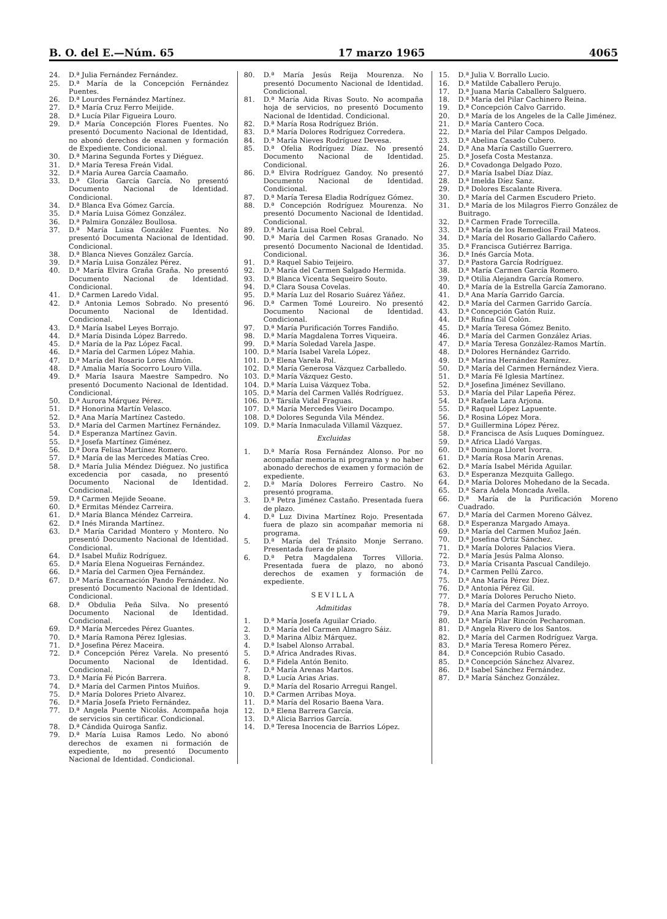B. O. del E.—Núm. 65 17 marzo 1965 4065
24. D.ª Julia Fernández Fernández.
25. D.ª María de la Concepción Fernández Puentes.
26. D.ª Lourdes Fernández Martínez.
27. D.ª María Cruz Ferro Meijide.
28. D.ª Lucía Pilar Figueira Louro.
29. D.ª María Concepción Flores Fuentes. No presentó Documento Nacional de Identidad, no abonó derechos de examen y formación de Expediente. Condicional.
30. D.ª Marina Segunda Fortes y Diéguez.
31. D.ª María Teresa Freán Vidal.
32. D.ª María Aurea García Caamaño.
33. D.ª Gloria García García. No presentó Documento Nacional de Identidad. Condicional.
34. D.ª Blanca Eva Gómez García.
35. D.ª María Luisa Gómez González.
36. D.ª Palmira González Boullosa.
37. D.ª María Luisa González Fuentes. No presentó Documenta Nacional de Identidad. Condicional.
38. D.ª Blanca Nieves González García.
39. D.ª María Luisa González Pérez.
40. D.ª María Elvira Graña Graña. No presentó Documento Nacional de Identidad. Condicional.
41. D.ª Carmen Laredo Vidal.
42. D.ª Antonia Lemos Sobrado. No presentó Documento Nacional de Identidad. Condicional.
43. D.ª María Isabel Leyes Borrajo.
44. D.ª María Disinda López Barredo.
45. D.ª María de la Paz López Facal.
46. D.ª María del Carmen López Mahia.
47. D.ª María del Rosario Lores Almón.
48. D.ª Amalia María Socorro Louro Villa.
49. D.ª María Isaura Maestre Sampedro. No presentó Documento Nacional de Identidad. Condicional.
50. D.ª Aurora Márquez Pérez.
51. D.ª Honorina Martín Velasco.
52. D.ª Ana María Martínez Castedo.
53. D.ª María del Carmen Martínez Fernández.
54. D.ª Esperanza Martínez Gavin.
55. D.ª Josefa Martínez Giménez.
56. D.ª Dora Felisa Martínez Romero.
57. D.ª María de las Mercedes Matías Creo.
58. D.ª María Julia Méndez Diéguez. No justifica excedencia por casada, no presentó Documento Nacional de Identidad. Condicional.
59. D.ª Carmen Mejide Seoane.
60. D.ª Ermitas Méndez Carreira.
61. D.ª María Blanca Méndez Carreira.
62. D.ª Inés Miranda Martínez.
63. D.ª María Caridad Montero y Montero. No presentó Documento Nacional de Identidad. Condicional.
64. D.ª Isabel Muñiz Rodríguez.
65. D.ª María Elena Nogueiras Fernández.
66. D.ª María del Carmen Ojea Fernández.
67. D.ª María Encarnación Pando Fernández. No presentó Documento Nacional de Identidad. Condicional.
68. D.ª Obdulia Peña Silva. No presentó Documento Nacional de Identidad. Condicional.
69. D.ª María Mercedes Pérez Guantes.
70. D.ª María Ramona Pérez Iglesias.
71. D.ª Josefina Pérez Maceira.
72. D.ª Concepción Pérez Varela. No presentó Documento Nacional de Identidad. Condicional.
73. D.ª María Fé Picón Barrera.
74. D.ª María del Carmen Pintos Muiños.
75. D.ª María Dolores Prieto Alvarez.
76. D.ª María Josefa Prieto Fernández.
77. D.ª Angela Puente Nicolás. Acompaña hoja de servicios sin certificar. Condicional.
78. D.ª Cándida Quiroga Sanfiz.
79. D.ª María Luisa Ramos Ledo. No abonó derechos de examen ni formación de expediente, no presentó Documento Nacional de Identidad. Condicional.
80. D.ª María Jesús Reija Mourenza. No presentó Documento Nacional de Identidad. Condicional.
81. D.ª María Aida Rivas Souto. No acompaña hoja de servicios, no presentó Documento Nacional de Identidad. Condicional.
82. D.ª María Rosa Rodríguez Brión.
83. D.ª María Dolores Rodríguez Corredera.
84. D.ª María Nieves Rodríguez Devesa.
85. D.ª Ofelia Rodríguez Díaz. No presentó Documento Nacional de Identidad. Condicional.
86. D.ª Elvira Rodríguez Gandoy. No presentó Documento Nacional de Identidad. Condicional.
87. D.ª María Teresa Eladia Rodríguez Gómez.
88. D.ª Concepción Rodríguez Mourenza. No presentó Documento Nacional de Identidad. Condicional.
89. D.ª María Luisa Roel Cebral.
90. D.ª María del Carmen Rosas Granado. No presentó Documento Nacional de Identidad. Condicional.
91. D.ª Raquel Sabio Teijeiro.
92. D.ª María del Carmen Salgado Hermida.
93. D.ª Blanca Vicenta Sequeiro Souto.
94. D.ª Clara Sousa Covelas.
95. D.ª María Luz del Rosario Suárez Yáñez.
96. D.ª Carmen Tomé Loureiro. No presentó Documento Nacional de Identidad. Condicional.
97. D.ª María Purificación Torres Fandiño.
98. D.ª María Magdalena Torres Viqueira.
99. D.ª María Soledad Varela Jaspe.
100. D.ª María Isabel Varela López.
101. D.ª Elena Varela Pol.
102. D.ª María Generosa Vázquez Carballedo.
103. D.ª María Vázquez Gesto.
104. D.ª María Luisa Vázquez Toba.
105. D.ª María del Carmen Vallés Rodríguez.
106. D.ª Társila Vidal Fraguas.
107. D.ª María Mercedes Vieiro Docampo.
108. D.ª Dolores Segunda Vila Méndez.
109. D.ª María Inmaculada Villamil Vázquez.
Excluidas
1. D.ª María Rosa Fernández Alonso. Por no acompañar memoria ni programa y no haber abonado derechos de examen y formación de expediente.
2. D.ª María Dolores Ferreiro Castro. No presentó programa.
3. D.ª Petra Jiménez Castaño. Presentada fuera de plazo.
4. D.ª Luz Divina Martínez Rojo. Presentada fuera de plazo sin acompañar memoria ni programa.
5. D.ª María del Tránsito Monje Serrano. Presentada fuera de plazo.
6. D.ª Petra Magdalena Torres Villoria. Presentada fuera de plazo, no abonó derechos de examen y formación de expediente.
SEVILLA
Admitidas
1. D.ª María Josefa Aguilar Criado.
2. D.ª María del Carmen Almagro Sáiz.
3. D.ª Marina Albiz Márquez.
4. D.ª Isabel Alonso Arrabal.
5. D.ª Africa Andrades Rivas.
6. D.ª Fidela Antón Benito.
7. D.ª María Arenas Martos.
8. D.ª Lucía Arias Arias.
9. D.ª María del Rosario Arregui Rangel.
10. D.ª Carmen Arribas Moya.
11. D.ª María del Rosario Baena Vara.
12. D.ª Elena Barrera García.
13. D.ª Alicia Barrios García.
14. D.ª Teresa Inocencia de Barrios López.
15. D.ª Julia V. Borrallo Lucio.
16. D.ª Matilde Caballero Perujo.
17. D.ª Juana María Caballero Salguero.
18. D.ª María del Pilar Cachinero Reina.
19. D.ª Concepción Calvo Garrido.
20. D.ª María de los Angeles de la Calle Jiménez.
21. D.ª María Cantero Coca.
22. D.ª María del Pilar Campos Delgado.
23. D.ª Abelina Casado Cubero.
24. D.ª Ana María Castillo Guerrero.
25. D.ª Josefa Costa Mestanza.
26. D.ª Covadonga Delgado Pozo.
27. D.ª María Isabel Díaz Díaz.
28. D.ª Imelda Díez Sanz.
29. D.ª Dolores Escalante Rivera.
30. D.ª María del Carmen Escudero Prieto.
31. D.ª María de los Milagros Fierro González de Buitrago.
32. D.ª Carmen Frade Torrecilla.
33. D.ª María de los Remedios Frail Mateos.
34. D.ª María del Rosario Gallardo Cañero.
35. D.ª Francisca Gutiérrez Barriga.
36. D.ª Inés García Mota.
37. D.ª Pastora García Rodríguez.
38. D.ª María Carmen García Romero.
39. D.ª Otilia Alejandra García Romero.
40. D.ª María de la Estrella García Zamorano.
41. D.ª Ana María Garrido García.
42. D.ª María del Carmen Garrido García.
43. D.ª Concepción Gatón Ruiz.
44. D.ª Rufina Gil Colón.
45. D.ª María Teresa Gómez Benito.
46. D.ª María del Carmen González Arias.
47. D.ª María Teresa González-Ramos Martín.
48. D.ª Dolores Hernández Garrido.
49. D.ª Marina Hernández Ramírez.
50. D.ª María del Carmen Hernández Viera.
51. D.ª María Fé Iglesia Martínez.
52. D.ª Josefina Jiménez Sevillano.
53. D.ª María del Pilar Lapeña Pérez.
54. D.ª Rafaela Lara Arjona.
55. D.ª Raquel López Lapuente.
56. D.ª Rosina López Mora.
57. D.ª Guillermina López Pérez.
58. D.ª Francisca de Asís Luques Domínguez.
59. D.ª Africa Lladó Vargas.
60. D.ª Dominga Lloret Ivorra.
61. D.ª María Rosa Marín Arenas.
62. D.ª María Isabel Mérida Aguilar.
63. D.ª Esperanza Mezquita Gallego.
64. D.ª María Dolores Mohedano de la Secada.
65. D.ª Sara Adela Moncada Avella.
66. D.ª María de la Purificación Moreno Cuadrado.
67. D.ª María del Carmen Moreno Gálvez.
68. D.ª Esperanza Margado Amaya.
69. D.ª María del Carmen Muñoz Jaén.
70. D.ª Josefina Ortiz Sánchez.
71. D.ª María Dolores Palacios Viera.
72. D.ª María Jesús Palma Alonso.
73. D.ª María Crisanta Pascual Candilejo.
74. D.ª Carmen Pellú Zarco.
75. D.ª Ana María Pérez Díez.
76. D.ª Antonia Pérez Gil.
77. D.ª María Dolores Perucho Nieto.
78. D.ª María del Carmen Poyato Arroyo.
79. D.ª Ana María Ramos Jurado.
80. D.ª María Pilar Rincón Pecharoman.
81. D.ª Angela Rivero de los Santos.
82. D.ª María del Carmen Rodríguez Varga.
83. D.ª María Teresa Romero Pérez.
84. D.ª Concepción Rubio Casado.
85. D.ª Concepción Sánchez Alvarez.
86. D.ª Isabel Sánchez Fernández.
87. D.ª María Sánchez González.